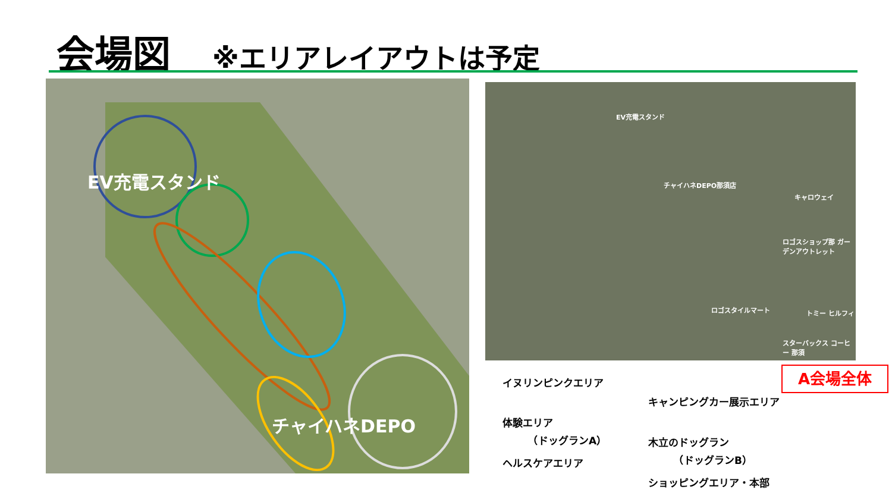会場図 ※エリアレイアウトは予定
EV充電スタンド
チャイハネDEPO
EV充電スタンド
チャイハネDEPO那須店
キャロウェイ
ロゴスショップ那 ガーデンアウトレット
ロゴスタイルマート トミー ヒルフィ
スターバックス コーヒー 那須
A会場全体
イヌリンピンクエリア
キャンピングカー展示エリア
体験エリア
　　　（ドッグランA）
木立のドッグラン
　　　（ドッグランB）
ヘルスケアエリア
ショッピングエリア・本部